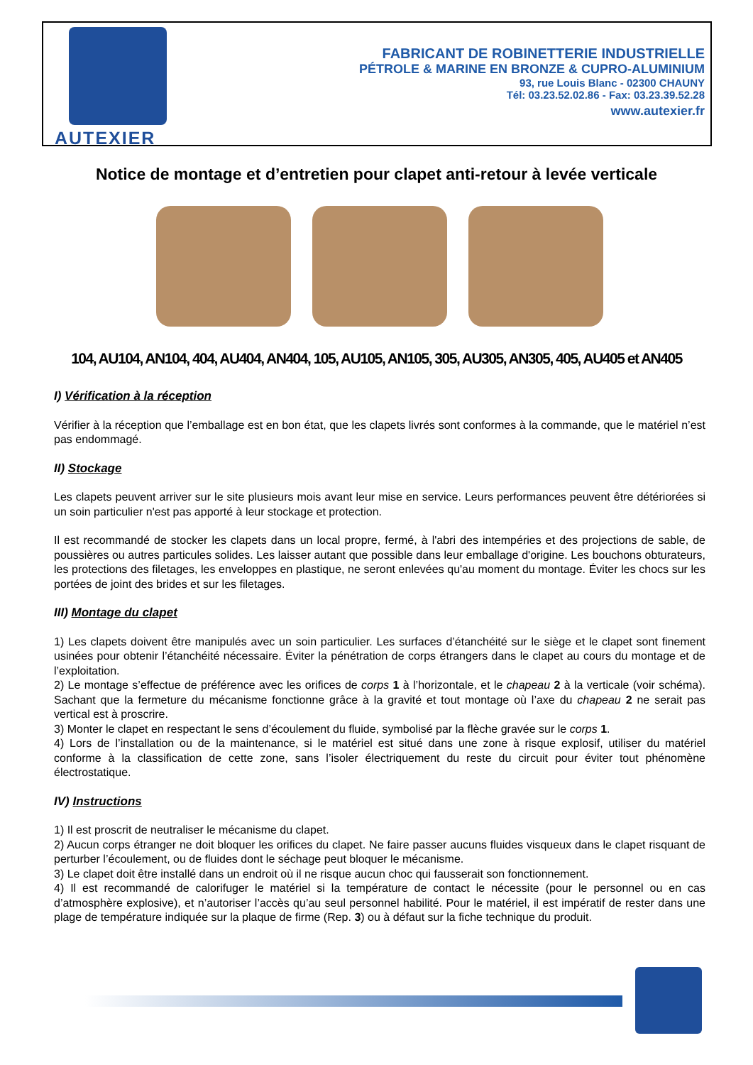AUTEXIER
FABRICANT DE ROBINETTERIE INDUSTRIELLE
PÉTROLE & MARINE EN BRONZE & CUPRO-ALUMINIUM
93, rue Louis Blanc - 02300 CHAUNY
Tél: 03.23.52.02.86 - Fax: 03.23.39.52.28
www.autexier.fr
Notice de montage et d’entretien pour clapet anti-retour à levée verticale
104, AU104, AN104, 404, AU404, AN404, 105, AU105, AN105, 305, AU305, AN305, 405, AU405 et AN405
I) Vérification à la réception
Vérifier à la réception que l’emballage est en bon état, que les clapets livrés sont conformes à la commande, que le matériel n’est pas endommagé.
II) Stockage
Les clapets peuvent arriver sur le site plusieurs mois avant leur mise en service. Leurs performances peuvent être détériorées si un soin particulier n'est pas apporté à leur stockage et protection.
Il est recommandé de stocker les clapets dans un local propre, fermé, à l'abri des intempéries et des projections de sable, de poussières ou autres particules solides. Les laisser autant que possible dans leur emballage d'origine. Les bouchons obturateurs, les protections des filetages, les enveloppes en plastique, ne seront enlevées qu'au moment du montage. Éviter les chocs sur les portées de joint des brides et sur les filetages.
III) Montage du clapet
1) Les clapets doivent être manipulés avec un soin particulier. Les surfaces d’étanchéité sur le siège et le clapet sont finement usinées pour obtenir l’étanchéité nécessaire. Éviter la pénétration de corps étrangers dans le clapet au cours du montage et de l’exploitation.
2) Le montage s’effectue de préférence avec les orifices de corps 1 à l’horizontale, et le chapeau 2 à la verticale (voir schéma). Sachant que la fermeture du mécanisme fonctionne grâce à la gravité et tout montage où l’axe du chapeau 2 ne serait pas vertical est à proscrire.
3) Monter le clapet en respectant le sens d’écoulement du fluide, symbolisé par la flèche gravée sur le corps 1.
4) Lors de l’installation ou de la maintenance, si le matériel est situé dans une zone à risque explosif, utiliser du matériel conforme à la classification de cette zone, sans l’isoler électriquement du reste du circuit pour éviter tout phénomène électrostatique.
IV) Instructions
1) Il est proscrit de neutraliser le mécanisme du clapet.
2) Aucun corps étranger ne doit bloquer les orifices du clapet. Ne faire passer aucuns fluides visqueux dans le clapet risquant de perturber l’écoulement, ou de fluides dont le séchage peut bloquer le mécanisme.
3) Le clapet doit être installé dans un endroit où il ne risque aucun choc qui fausserait son fonctionnement.
4) Il est recommandé de calorifuger le matériel si la température de contact le nécessite (pour le personnel ou en cas d’atmosphère explosive), et n’autoriser l’accès qu’au seul personnel habilité. Pour le matériel, il est impératif de rester dans une plage de température indiquée sur la plaque de firme (Rep. 3) ou à défaut sur la fiche technique du produit.